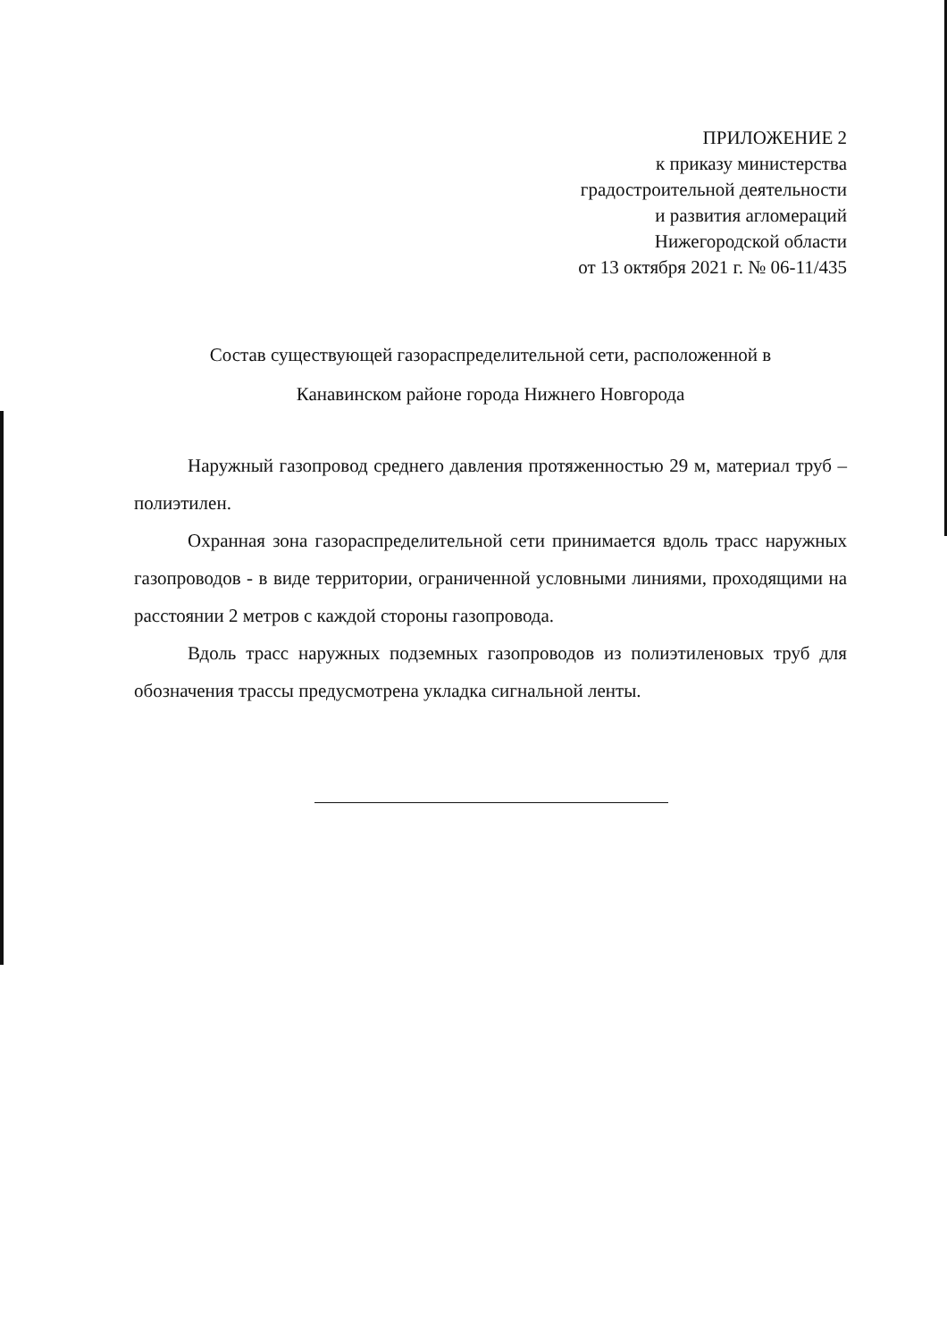ПРИЛОЖЕНИЕ 2
к приказу министерства
градостроительной деятельности
и развития агломераций
Нижегородской области
от 13 октября 2021 г. № 06-11/435
Состав существующей газораспределительной сети, расположенной в
Канавинском районе города Нижнего Новгорода
Наружный газопровод среднего давления протяженностью 29 м, материал труб – полиэтилен.
Охранная зона газораспределительной сети принимается вдоль трасс наружных газопроводов - в виде территории, ограниченной условными линиями, проходящими на расстоянии 2 метров с каждой стороны газопровода.
Вдоль трасс наружных подземных газопроводов из полиэтиленовых труб для обозначения трассы предусмотрена укладка сигнальной ленты.